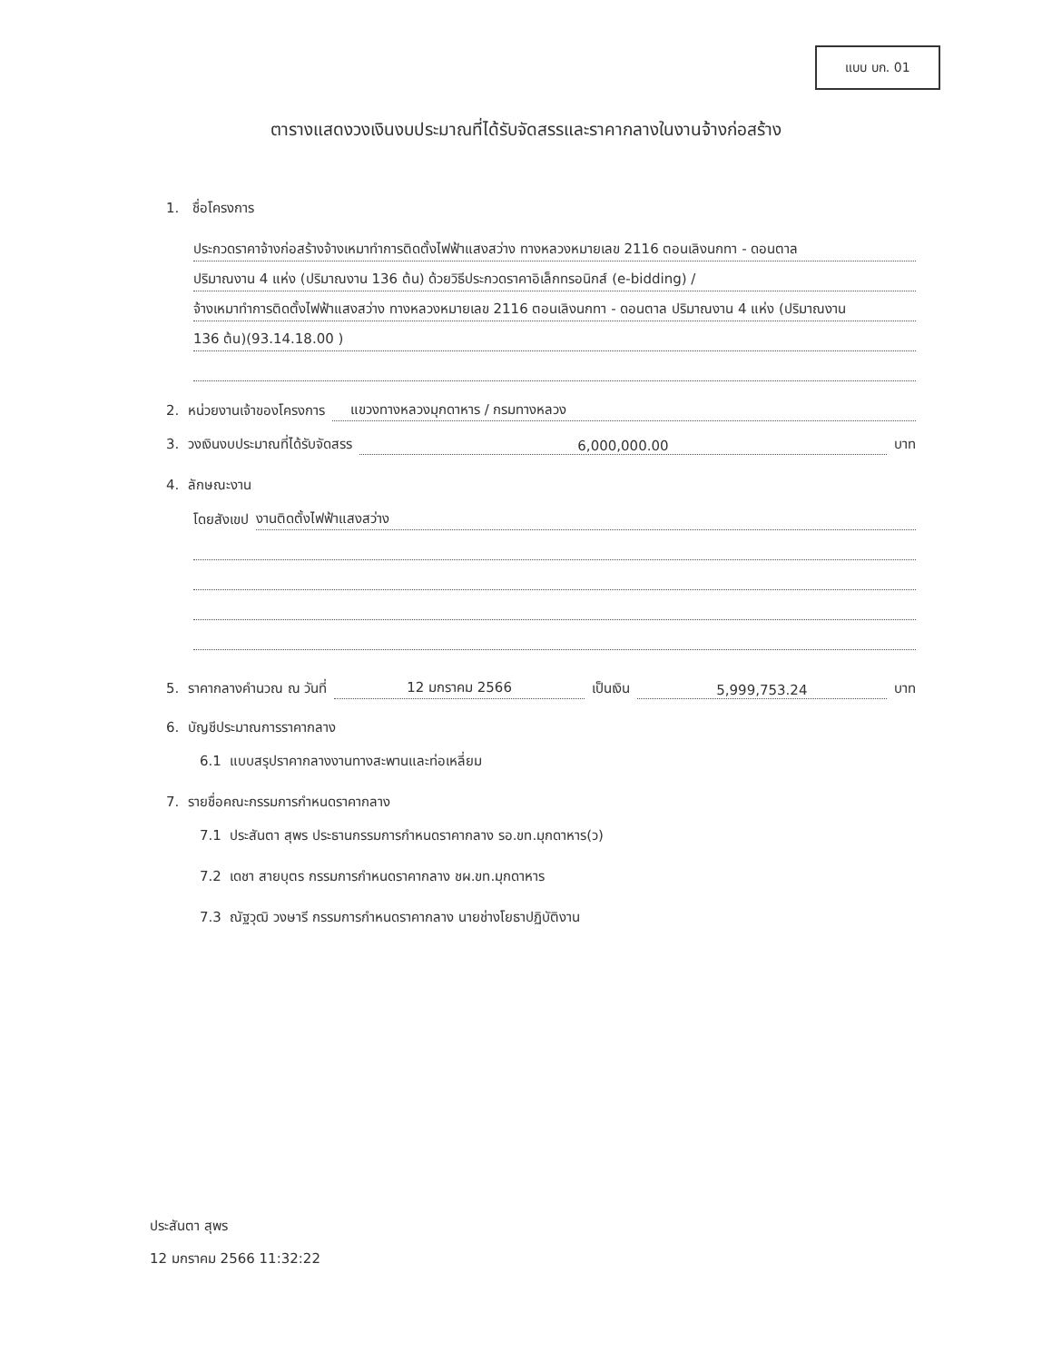แบบ บก. 01
ตารางแสดงวงเงินงบประมาณที่ได้รับจัดสรรและราคากลางในงานจ้างก่อสร้าง
1. ชื่อโครงการ
ประกวดราคาจ้างก่อสร้างจ้างเหมาทำการติดตั้งไฟฟ้าแสงสว่าง ทางหลวงหมายเลข 2116 ตอนเลิงนกทา - ดอนตาล
ปริมาณงาน 4 แห่ง (ปริมาณงาน 136 ต้น) ด้วยวิธีประกวดราคาอิเล็กทรอนิกส์ (e-bidding) /
จ้างเหมาทำการติดตั้งไฟฟ้าแสงสว่าง ทางหลวงหมายเลข 2116 ตอนเลิงนกทา - ดอนตาล ปริมาณงาน 4 แห่ง (ปริมาณงาน
136 ต้น)(93.14.18.00 )
2. หน่วยงานเจ้าของโครงการ แขวงทางหลวงมุกดาหาร / กรมทางหลวง
3. วงเงินงบประมาณที่ได้รับจัดสรร 6,000,000.00 บาท
4. ลักษณะงาน
โดยสังเขป งานติดตั้งไฟฟ้าแสงสว่าง
5. ราคากลางคำนวณ ณ วันที่ 12 มกราคม 2566 เป็นเงิน 5,999,753.24 บาท
6. บัญชีประมาณการราคากลาง
6.1 แบบสรุปราคากลางงานทางสะพานและท่อเหลี่ยม
7. รายชื่อคณะกรรมการกำหนดราคากลาง
7.1 ประสันตา สุพร ประธานกรรมการกำหนดราคากลาง รอ.ขท.มุกดาหาร(ว)
7.2 เดชา สายบุตร กรรมการกำหนดราคากลาง ชผ.ขท.มุกดาหาร
7.3 ณัฐวุฒิ วงษารี กรรมการกำหนดราคากลาง นายช่างโยธาปฏิบัติงาน
ประสันตา สุพร
12 มกราคม 2566 11:32:22